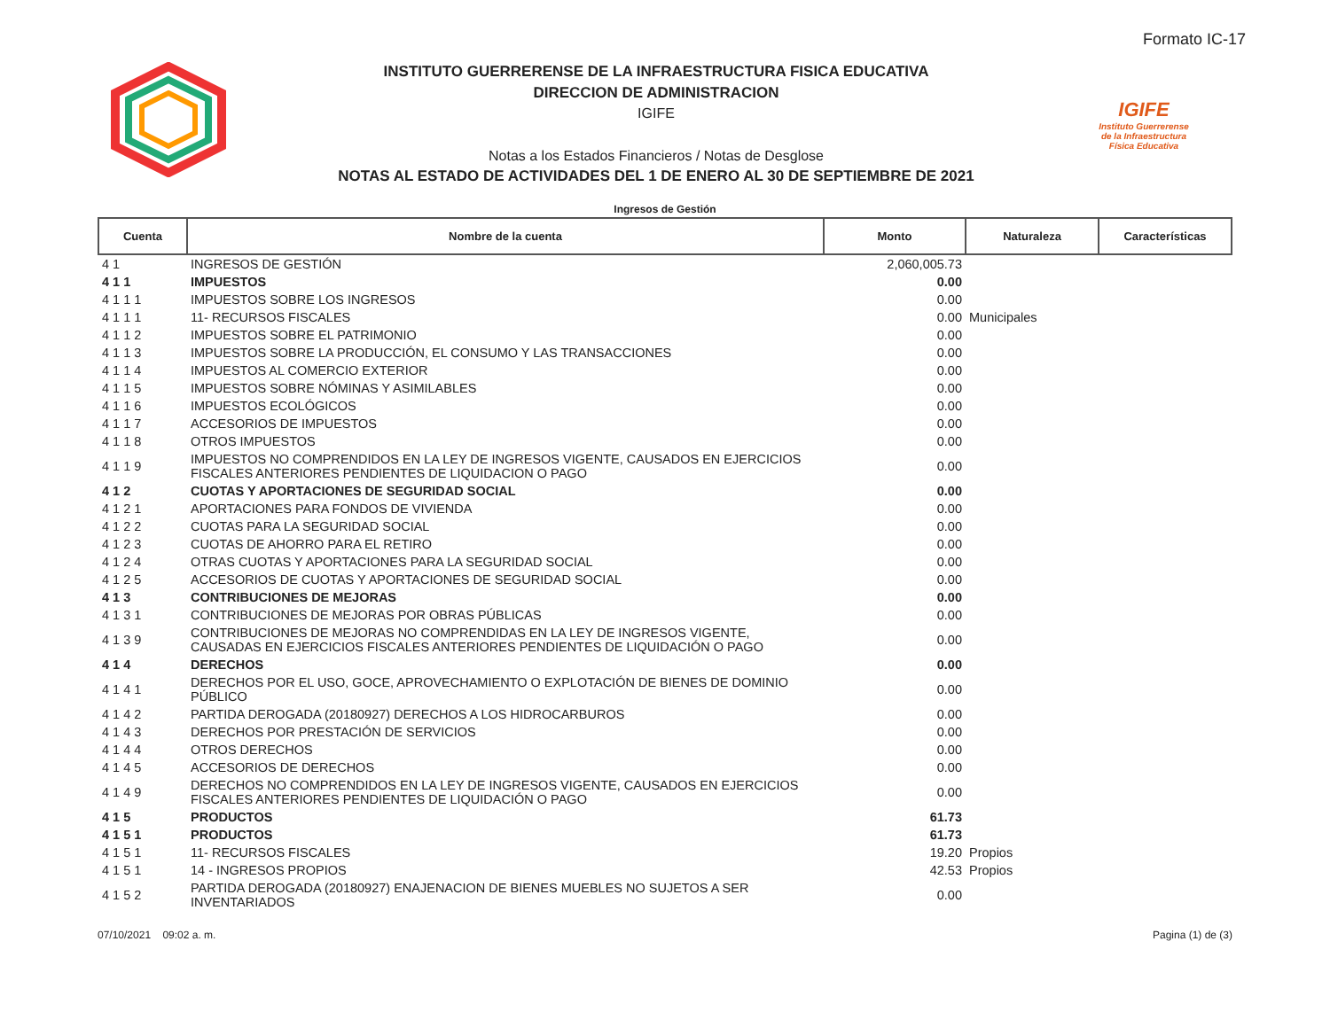Formato IC-17
INSTITUTO GUERRERENSE DE LA INFRAESTRUCTURA FISICA EDUCATIVA
DIRECCION DE ADMINISTRACION
IGIFE
Notas a los Estados Financieros / Notas de Desglose
NOTAS AL ESTADO DE ACTIVIDADES DEL 1 DE ENERO AL 30 DE SEPTIEMBRE DE 2021
IGIFE
Instituto Guerrerense
de la Infraestructura
Física Educativa
Ingresos de Gestión
| Cuenta | Nombre de la cuenta | Monto | Naturaleza | Características |
| --- | --- | --- | --- | --- |
| 4 1 | INGRESOS DE GESTIÓN | 2,060,005.73 | | |
| 4 1 1 | IMPUESTOS | 0.00 | | |
| 4 1 1 1 | IMPUESTOS SOBRE LOS INGRESOS | 0.00 | | |
| 4 1 1 1 | 11- RECURSOS FISCALES | 0.00 | Municipales | |
| 4 1 1 2 | IMPUESTOS SOBRE EL PATRIMONIO | 0.00 | | |
| 4 1 1 3 | IMPUESTOS SOBRE LA PRODUCCIÓN, EL CONSUMO Y LAS TRANSACCIONES | 0.00 | | |
| 4 1 1 4 | IMPUESTOS AL COMERCIO EXTERIOR | 0.00 | | |
| 4 1 1 5 | IMPUESTOS SOBRE NÓMINAS Y ASIMILABLES | 0.00 | | |
| 4 1 1 6 | IMPUESTOS ECOLÓGICOS | 0.00 | | |
| 4 1 1 7 | ACCESORIOS DE IMPUESTOS | 0.00 | | |
| 4 1 1 8 | OTROS IMPUESTOS | 0.00 | | |
| 4 1 1 9 | IMPUESTOS NO COMPRENDIDOS EN LA LEY DE INGRESOS VIGENTE, CAUSADOS EN EJERCICIOS FISCALES ANTERIORES PENDIENTES DE LIQUIDACION O PAGO | 0.00 | | |
| 4 1 2 | CUOTAS Y APORTACIONES DE SEGURIDAD SOCIAL | 0.00 | | |
| 4 1 2 1 | APORTACIONES PARA FONDOS DE VIVIENDA | 0.00 | | |
| 4 1 2 2 | CUOTAS PARA LA SEGURIDAD SOCIAL | 0.00 | | |
| 4 1 2 3 | CUOTAS DE AHORRO PARA EL RETIRO | 0.00 | | |
| 4 1 2 4 | OTRAS CUOTAS Y APORTACIONES PARA LA SEGURIDAD SOCIAL | 0.00 | | |
| 4 1 2 5 | ACCESORIOS DE CUOTAS Y APORTACIONES DE SEGURIDAD SOCIAL | 0.00 | | |
| 4 1 3 | CONTRIBUCIONES DE MEJORAS | 0.00 | | |
| 4 1 3 1 | CONTRIBUCIONES DE MEJORAS POR OBRAS PÚBLICAS | 0.00 | | |
| 4 1 3 9 | CONTRIBUCIONES DE MEJORAS NO COMPRENDIDAS EN LA LEY DE INGRESOS VIGENTE, CAUSADAS EN EJERCICIOS FISCALES ANTERIORES PENDIENTES DE LIQUIDACIÓN O PAGO | 0.00 | | |
| 4 1 4 | DERECHOS | 0.00 | | |
| 4 1 4 1 | DERECHOS POR EL USO, GOCE, APROVECHAMIENTO O EXPLOTACIÓN DE BIENES DE DOMINIO PÚBLICO | 0.00 | | |
| 4 1 4 2 | PARTIDA DEROGADA (20180927) DERECHOS A LOS HIDROCARBUROS | 0.00 | | |
| 4 1 4 3 | DERECHOS POR PRESTACIÓN DE SERVICIOS | 0.00 | | |
| 4 1 4 4 | OTROS DERECHOS | 0.00 | | |
| 4 1 4 5 | ACCESORIOS DE DERECHOS | 0.00 | | |
| 4 1 4 9 | DERECHOS NO COMPRENDIDOS EN LA LEY DE INGRESOS VIGENTE, CAUSADOS EN EJERCICIOS FISCALES ANTERIORES PENDIENTES DE LIQUIDACIÓN O PAGO | 0.00 | | |
| 4 1 5 | PRODUCTOS | 61.73 | | |
| 4 1 5 1 | PRODUCTOS | 61.73 | | |
| 4 1 5 1 | 11- RECURSOS FISCALES | 19.20 | Propios | |
| 4 1 5 1 | 14 - INGRESOS PROPIOS | 42.53 | Propios | |
| 4 1 5 2 | PARTIDA DEROGADA (20180927) ENAJENACION DE BIENES MUEBLES NO SUJETOS A SER INVENTARIADOS | 0.00 | | |
07/10/2021 09:02 a. m. Pagina (1) de (3)